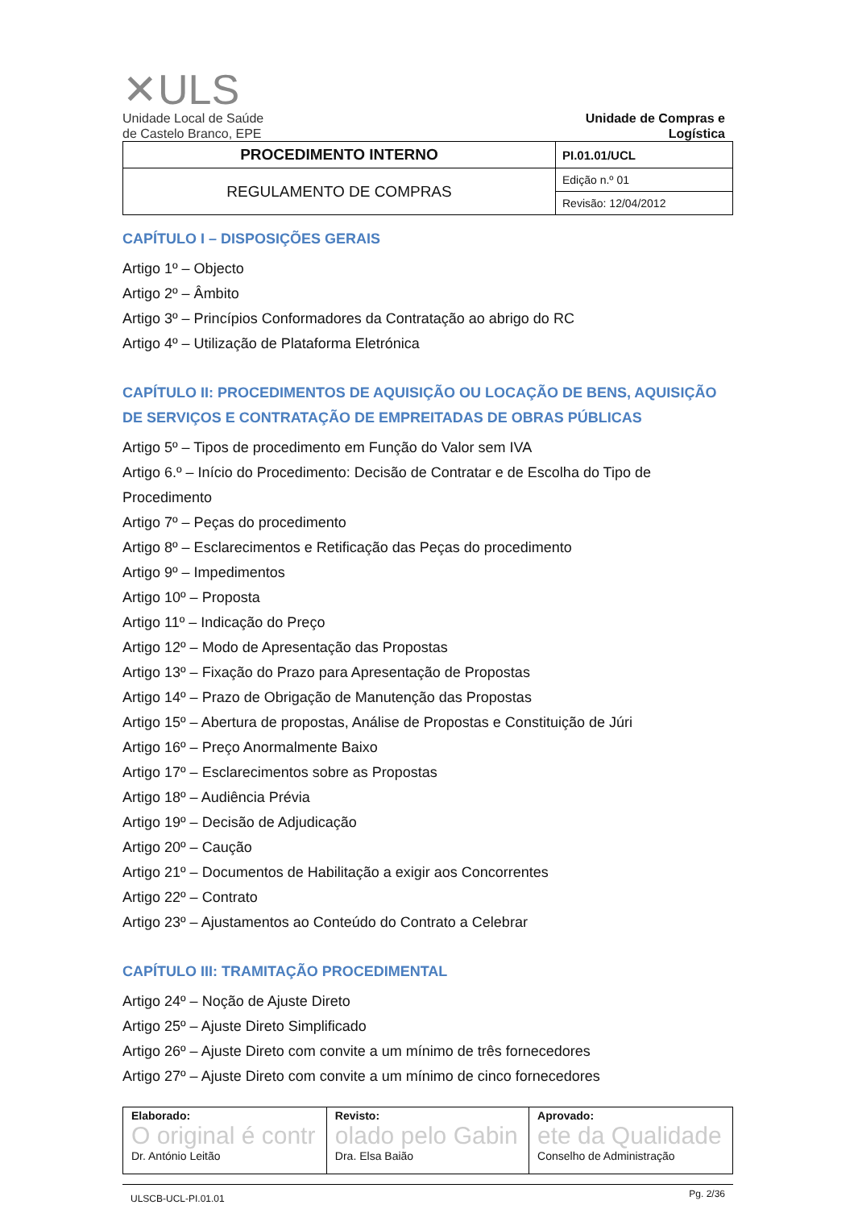✕ULS
Unidade Local de Saúde
de Castelo Branco, EPE
Unidade de Compras e
Logística
| PROCEDIMENTO INTERNO | PI.01.01/UCL |
| REGULAMENTO DE COMPRAS | Edição n.º 01 |
| | Revisão: 12/04/2012 |
CAPÍTULO I – DISPOSIÇÕES GERAIS
Artigo 1º – Objecto
Artigo 2º – Âmbito
Artigo 3º – Princípios Conformadores da Contratação ao abrigo do RC
Artigo 4º – Utilização de Plataforma Eletrónica
CAPÍTULO II: PROCEDIMENTOS DE AQUISIÇÃO OU LOCAÇÃO DE BENS, AQUISIÇÃO DE SERVIÇOS E CONTRATAÇÃO DE EMPREITADAS DE OBRAS PÚBLICAS
Artigo 5º – Tipos de procedimento em Função do Valor sem IVA
Artigo 6.º – Início do Procedimento: Decisão de Contratar e de Escolha do Tipo de Procedimento
Artigo 7º – Peças do procedimento
Artigo 8º – Esclarecimentos e Retificação das Peças do procedimento
Artigo 9º – Impedimentos
Artigo 10º – Proposta
Artigo 11º – Indicação do Preço
Artigo 12º – Modo de Apresentação das Propostas
Artigo 13º – Fixação do Prazo para Apresentação de Propostas
Artigo 14º – Prazo de Obrigação de Manutenção das Propostas
Artigo 15º – Abertura de propostas, Análise de Propostas e Constituição de Júri
Artigo 16º – Preço Anormalmente Baixo
Artigo 17º – Esclarecimentos sobre as Propostas
Artigo 18º – Audiência Prévia
Artigo 19º – Decisão de Adjudicação
Artigo 20º – Caução
Artigo 21º – Documentos de Habilitação a exigir aos Concorrentes
Artigo 22º – Contrato
Artigo 23º – Ajustamentos ao Conteúdo do Contrato a Celebrar
CAPÍTULO III: TRAMITAÇÃO PROCEDIMENTAL
Artigo 24º – Noção de Ajuste Direto
Artigo 25º – Ajuste Direto Simplificado
Artigo 26º – Ajuste Direto com convite a um mínimo de três fornecedores
Artigo 27º – Ajuste Direto com convite a um mínimo de cinco fornecedores
| Elaborado: O original é contr Dr. António Leitão | Revisto: olado pelo Gabin Dra. Elsa Baião | Aprovado: ete da Qualidade Conselho de Administração |
ULSCB-UCL-PI.01.01 Pg. 2/36